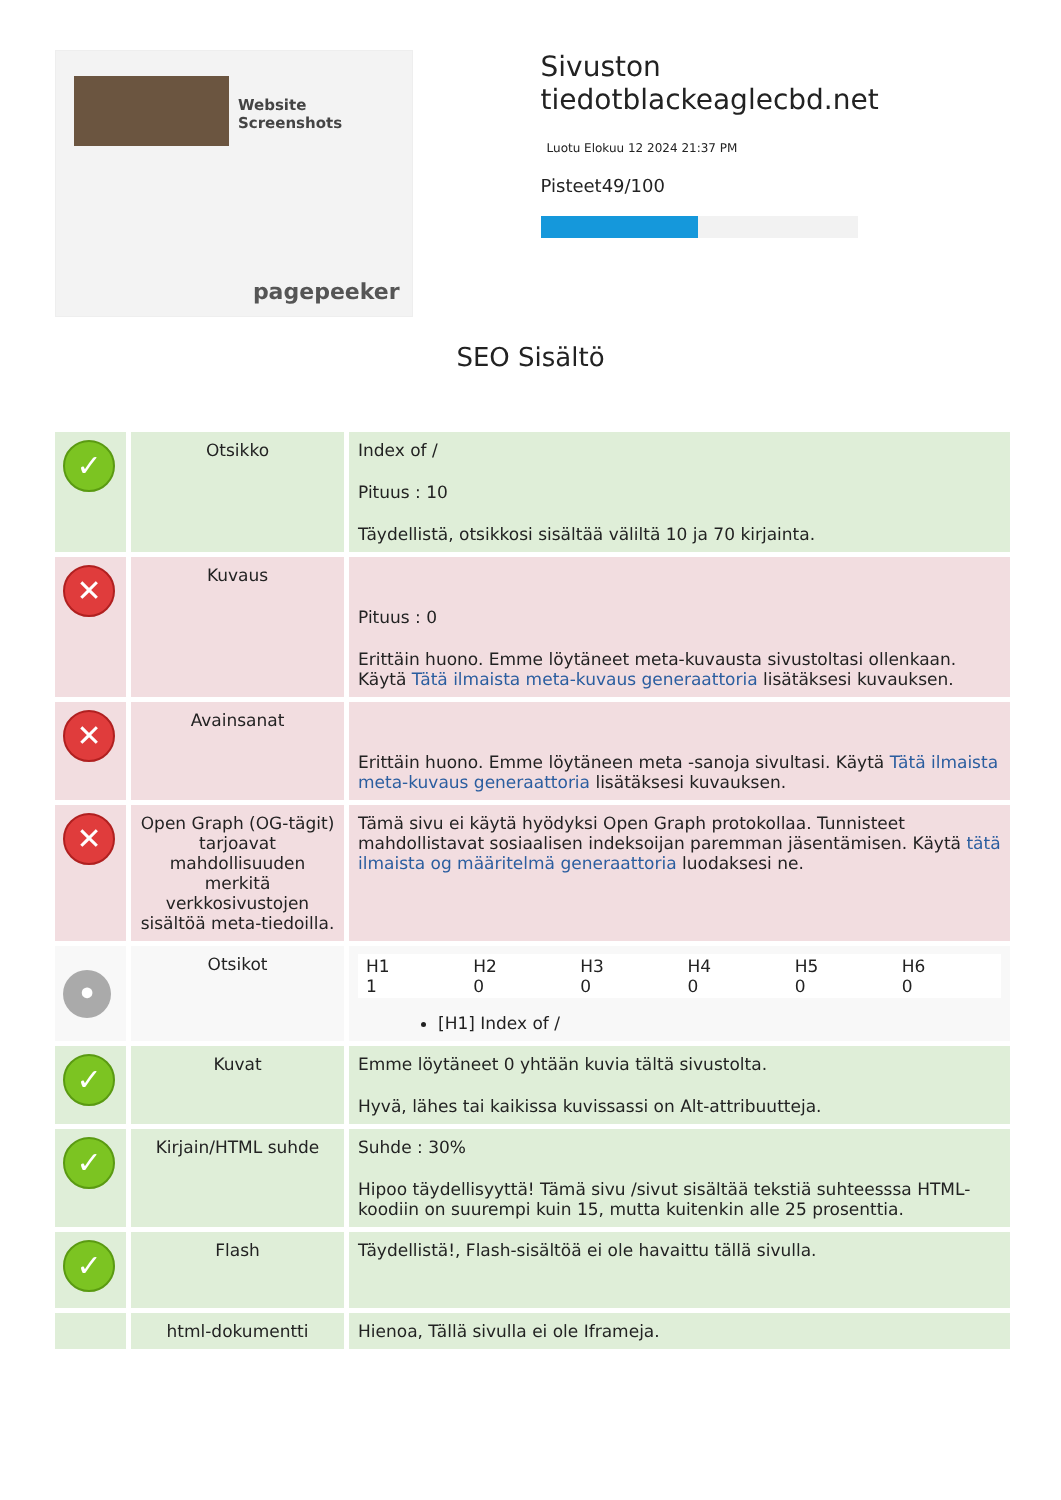Website Screenshots
pagepeeker
Sivuston tiedotblackeaglecbd.net
Luotu Elokuu 12 2024 21:37 PM
Pisteet49/100
SEO Sisältö
| ✓ | Otsikko | Index of / Pituus : 10 Täydellistä, otsikkosi sisältää väliltä 10 ja 70 kirjainta. |
| ✕ | Kuvaus | Pituus : 0 Erittäin huono. Emme löytäneet meta-kuvausta sivustoltasi ollenkaan. Käytä Tätä ilmaista meta-kuvaus generaattoria lisätäksesi kuvauksen. |
| ✕ | Avainsanat | Erittäin huono. Emme löytäneen meta -sanoja sivultasi. Käytä Tätä ilmaista meta-kuvaus generaattoria lisätäksesi kuvauksen. |
| ✕ | Open Graph (OG-tägit) tarjoavat mahdollisuuden merkitä verkkosivustojen sisältöä meta-tiedoilla. | Tämä sivu ei käytä hyödyksi Open Graph protokollaa. Tunnisteet mahdollistavat sosiaalisen indeksoijan paremman jäsentämisen. Käytä tätä ilmaista og määritelmä generaattoria luodaksesi ne. |
| • | Otsikot | / H1 1 / H2 0 / H3 0 / H4 0 / H5 0 / H6 0 / [H1] Index of / |
| ✓ | Kuvat | Emme löytäneet 0 yhtään kuvia tältä sivustolta. Hyvä, lähes tai kaikissa kuvissassi on Alt-attribuutteja. |
| ✓ | Kirjain/HTML suhde | Suhde : 30% Hipoo täydellisyyttä! Tämä sivu /sivut sisältää tekstiä suhteesssa HTML-koodiin on suurempi kuin 15, mutta kuitenkin alle 25 prosenttia. |
| ✓ | Flash | Täydellistä!, Flash-sisältöä ei ole havaittu tällä sivulla. |
| | html-dokumentti | Hienoa, Tällä sivulla ei ole Iframeja. |